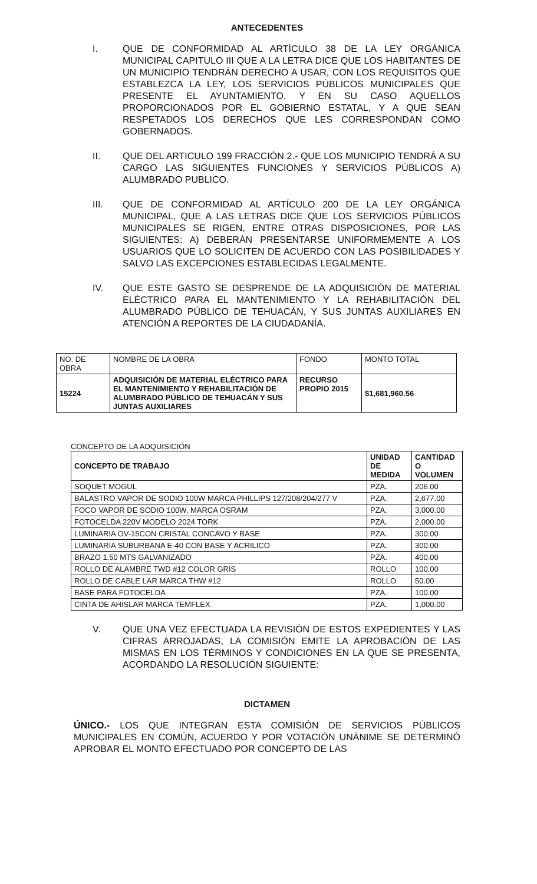ANTECEDENTES
I. QUE DE CONFORMIDAD AL ARTÍCULO 38 DE LA LEY ORGÁNICA MUNICIPAL CAPITULO III QUE A LA LETRA DICE QUE LOS HABITANTES DE UN MUNICIPIO TENDRÁN DERECHO A USAR, CON LOS REQUISITOS QUE ESTABLEZCA LA LEY, LOS SERVICIOS PÚBLICOS MUNICIPALES QUE PRESENTE EL AYUNTAMIENTO, Y EN SU CASO AQUELLOS PROPORCIONADOS POR EL GOBIERNO ESTATAL, Y A QUE SEAN RESPETADOS LOS DERECHOS QUE LES CORRESPONDAN COMO GOBERNADOS.
II. QUE DEL ARTICULO 199 FRACCIÓN 2.- QUE LOS MUNICIPIO TENDRÁ A SU CARGO LAS SIGUIENTES FUNCIONES Y SERVICIOS PÚBLICOS A) ALUMBRADO PUBLICO.
III. QUE DE CONFORMIDAD AL ARTÍCULO 200 DE LA LEY ORGÁNICA MUNICIPAL, QUE A LAS LETRAS DICE QUE LOS SERVICIOS PÚBLICOS MUNICIPALES SE RIGEN, ENTRE OTRAS DISPOSICIONES, POR LAS SIGUIENTES: A) DEBERÁN PRESENTARSE UNIFORMEMENTE A LOS USUARIOS QUE LO SOLICITEN DE ACUERDO CON LAS POSIBILIDADES Y SALVO LAS EXCEPCIONES ESTABLECIDAS LEGALMENTE.
IV. QUE ESTE GASTO SE DESPRENDE DE LA ADQUISICIÓN DE MATERIAL ELÉCTRICO PARA EL MANTENIMIENTO Y LA REHABILITACIÓN DEL ALUMBRADO PÚBLICO DE TEHUACÁN, Y SUS JUNTAS AUXILIARES EN ATENCIÓN A REPORTES DE LA CIUDADANÍA.
| NO. DE OBRA | NOMBRE DE LA OBRA | FONDO | MONTO TOTAL |
| 15224 | ADQUISICIÓN DE MATERIAL ELÉCTRICO PARA EL MANTENIMIENTO Y REHABILITACIÓN DE ALUMBRADO PÚBLICO DE TEHUACÁN Y SUS JUNTAS AUXILIARES | RECURSO PROPIO 2015 | $1,681,960.56 |
CONCEPTO DE LA ADQUISICIÓN
| CONCEPTO DE TRABAJO | UNIDAD DE MEDIDA | CANTIDAD O VOLUMEN |
| --- | --- | --- |
| SOQUET MOGUL | PZA. | 206.00 |
| BALASTRO VAPOR DE SODIO 100W MARCA PHILLIPS 127/208/204/277 V | PZA. | 2,677.00 |
| FOCO VAPOR DE SODIO 100W, MARCA OSRAM | PZA. | 3,000.00 |
| FOTOCELDA 220V MODELO 2024 TORK | PZA. | 2,000.00 |
| LUMINARIA OV-15CON CRISTAL CONCAVO Y BASE | PZA. | 300.00 |
| LUMINARIA SUBURBANA E-40 CON BASE Y ACRILICO | PZA. | 300.00 |
| BRAZO 1.50 MTS GALVANIZADO | PZA. | 400.00 |
| ROLLO DE ALAMBRE TWD #12 COLOR GRIS | ROLLO | 100.00 |
| ROLLO DE CABLE LAR MARCA THW #12 | ROLLO | 50.00 |
| BASE PARA FOTOCELDA | PZA. | 100.00 |
| CINTA DE AHISLAR MARCA TEMFLEX | PZA. | 1,000.00 |
V. QUE UNA VEZ EFECTUADA LA REVISIÓN DE ESTOS EXPEDIENTES Y LAS CIFRAS ARROJADAS, LA COMISIÓN EMITE LA APROBACIÓN DE LAS MISMAS EN LOS TÉRMINOS Y CONDICIONES EN LA QUE SE PRESENTA, ACORDANDO LA RESOLUCIÓN SIGUIENTE:
DICTAMEN
ÚNICO.- LOS QUE INTEGRAN ESTA COMISIÓN DE SERVICIOS PÚBLICOS MUNICIPALES EN COMÚN, ACUERDO Y POR VOTACIÓN UNÁNIME SE DETERMINÓ APROBAR EL MONTO EFECTUADO POR CONCEPTO DE LAS